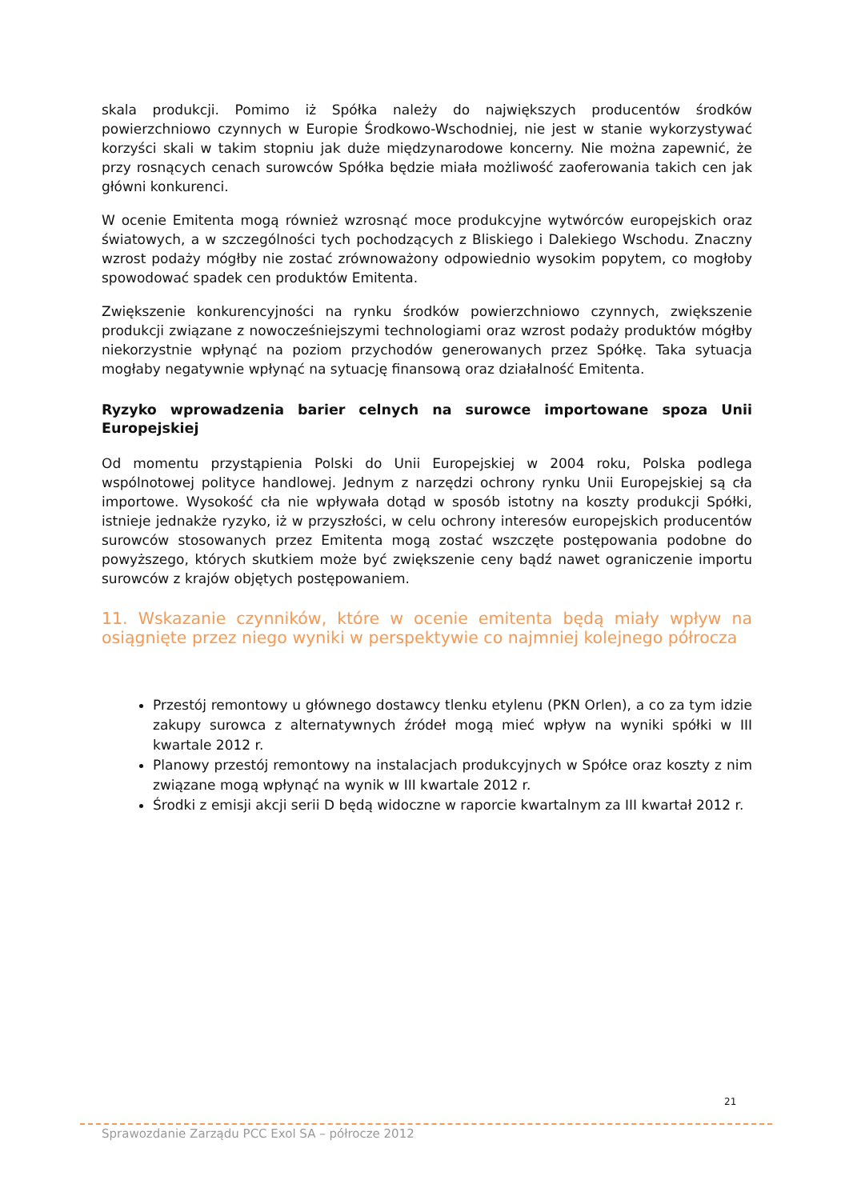skala produkcji. Pomimo iż Spółka należy do największych producentów środków powierzchniowo czynnych w Europie Środkowo-Wschodniej, nie jest w stanie wykorzystywać korzyści skali w takim stopniu jak duże międzynarodowe koncerny. Nie można zapewnić, że przy rosnących cenach surowców Spółka będzie miała możliwość zaoferowania takich cen jak główni konkurenci.
W ocenie Emitenta mogą również wzrosnąć moce produkcyjne wytwórców europejskich oraz światowych, a w szczególności tych pochodzących z Bliskiego i Dalekiego Wschodu. Znaczny wzrost podaży mógłby nie zostać zrównoważony odpowiednio wysokim popytem, co mogłoby spowodować spadek cen produktów Emitenta.
Zwiększenie konkurencyjności na rynku środków powierzchniowo czynnych, zwiększenie produkcji związane z nowocześniejszymi technologiami oraz wzrost podaży produktów mógłby niekorzystnie wpłynąć na poziom przychodów generowanych przez Spółkę. Taka sytuacja mogłaby negatywnie wpłynąć na sytuację finansową oraz działalność Emitenta.
Ryzyko wprowadzenia barier celnych na surowce importowane spoza Unii Europejskiej
Od momentu przystąpienia Polski do Unii Europejskiej w 2004 roku, Polska podlega wspólnotowej polityce handlowej. Jednym z narzędzi ochrony rynku Unii Europejskiej są cła importowe. Wysokość cła nie wpływała dotąd w sposób istotny na koszty produkcji Spółki, istnieje jednakże ryzyko, iż w przyszłości, w celu ochrony interesów europejskich producentów surowców stosowanych przez Emitenta mogą zostać wszczęte postępowania podobne do powyższego, których skutkiem może być zwiększenie ceny bądź nawet ograniczenie importu surowców z krajów objętych postępowaniem.
11. Wskazanie czynników, które w ocenie emitenta będą miały wpływ na osiągnięte przez niego wyniki w perspektywie co najmniej kolejnego półrocza
Przestój remontowy u głównego dostawcy tlenku etylenu (PKN Orlen), a co za tym idzie zakupy surowca z alternatywnych źródeł mogą mieć wpływ na wyniki spółki w III kwartale 2012 r.
Planowy przestój remontowy na instalacjach produkcyjnych w Spółce oraz koszty z nim związane mogą wpłynąć na wynik w III kwartale 2012 r.
Środki z emisji akcji serii D będą widoczne w raporcie kwartalnym za III kwartał 2012 r.
21
Sprawozdanie Zarządu PCC Exol SA – półrocze 2012